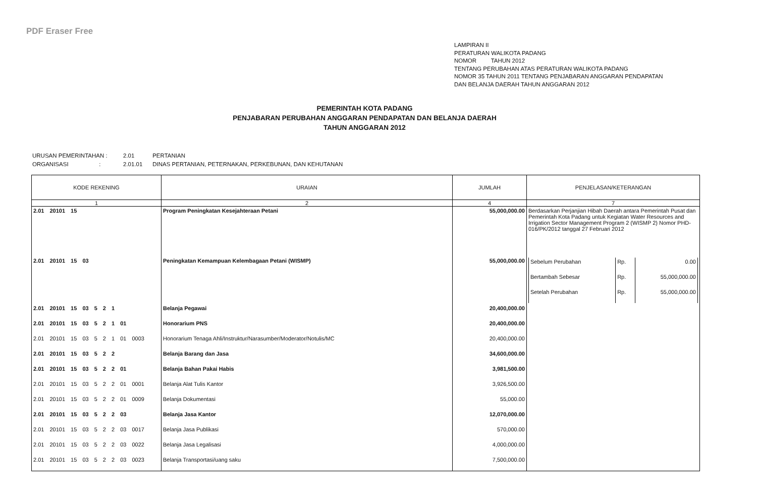PDF Eraser Free
LAMPIRAN II
PERATURAN WALIKOTA PADANG
NOMOR TAHUN 2012
TENTANG PERUBAHAN ATAS PERATURAN WALIKOTA PADANG
NOMOR 35 TAHUN 2011 TENTANG PENJABARAN ANGGARAN PENDAPATAN
DAN BELANJA DAERAH TAHUN ANGGARAN 2012
PEMERINTAH KOTA PADANG
PENJABARAN PERUBAHAN ANGGARAN PENDAPATAN DAN BELANJA DAERAH
TAHUN ANGGARAN 2012
URUSAN PEMERINTAHAN : 2.01 PERTANIAN
ORGANISASI : 2.01.01 DINAS PERTANIAN, PETERNAKAN, PERKEBUNAN, DAN KEHUTANAN
| KODE REKENING | URAIAN | JUMLAH | PENJELASAN/KETERANGAN |
| --- | --- | --- | --- |
| 1 | 2 | 4 | 7 |
| 2.01 20101 15 | Program Peningkatan Kesejahteraan Petani | 55,000,000.00 | Berdasarkan Perjanjian Hibah Daerah antara Pemerintah Pusat dan Pemerintah Kota Padang untuk Kegiatan Water Resources and Irrigation Sector Management Program 2 (WISMP 2) Nomor PHD-016/PK/2012 tanggal 27 Februari 2012 |
| 2.01 20101 15 03 | Peningkatan Kemampuan Kelembagaan Petani (WISMP) | 55,000,000.00 | / Sebelum Perubahan / Rp. / 0.00 / / Bertambah Sebesar / Rp. / 55,000,000.00 / / Setelah Perubahan / Rp. / 55,000,000.00 / |
| 2.01 20101 15 03 5 2 1 | Belanja Pegawai | 20,400,000.00 | |
| 2.01 20101 15 03 5 2 1 01 | Honorarium PNS | 20,400,000.00 | |
| 2.01 20101 15 03 5 2 1 01 0003 | Honorarium Tenaga Ahli/Instruktur/Narasumber/Moderator/Notulis/MC | 20,400,000.00 | |
| 2.01 20101 15 03 5 2 2 | Belanja Barang dan Jasa | 34,600,000.00 | |
| 2.01 20101 15 03 5 2 2 01 | Belanja Bahan Pakai Habis | 3,981,500.00 | |
| 2.01 20101 15 03 5 2 2 01 0001 | Belanja Alat Tulis Kantor | 3,926,500.00 | |
| 2.01 20101 15 03 5 2 2 01 0009 | Belanja Dokumentasi | 55,000.00 | |
| 2.01 20101 15 03 5 2 2 03 | Belanja Jasa Kantor | 12,070,000.00 | |
| 2.01 20101 15 03 5 2 2 03 0017 | Belanja Jasa Publikasi | 570,000.00 | |
| 2.01 20101 15 03 5 2 2 03 0022 | Belanja Jasa Legalisasi | 4,000,000.00 | |
| 2.01 20101 15 03 5 2 2 03 0023 | Belanja Transportasi/uang saku | 7,500,000.00 | |